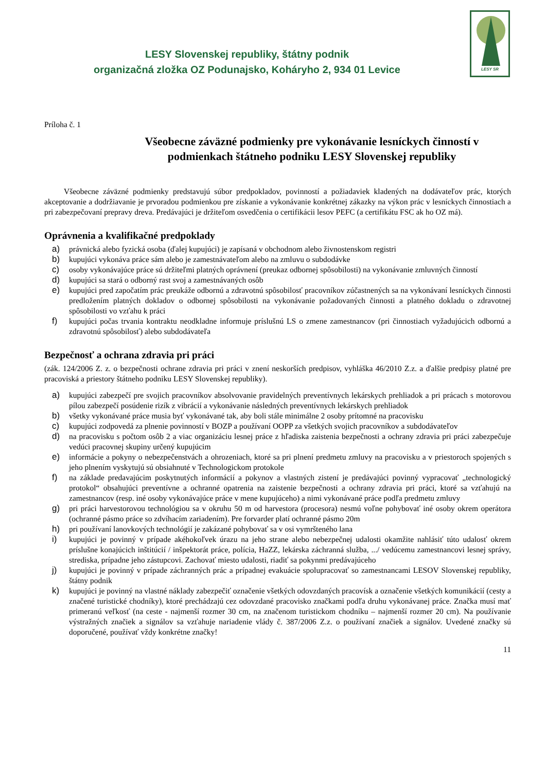LESY Slovenskej republiky, štátny podnik
organizačná zložka OZ Podunajsko, Koháryho 2, 934 01 Levice
LESY SR
Príloha č. 1
Všeobecne záväzné podmienky pre vykonávanie lesníckych činností v podmienkach štátneho podniku LESY Slovenskej republiky
Všeobecne záväzné podmienky predstavujú súbor predpokladov, povinností a požiadaviek kladených na dodávateľov prác, ktorých akceptovanie a dodržiavanie je prvoradou podmienkou pre získanie a vykonávanie konkrétnej zákazky na výkon prác v lesníckych činnostiach a pri zabezpečovaní prepravy dreva. Predávajúci je držiteľom osvedčenia o certifikácii lesov PEFC (a certifikátu FSC ak ho OZ má).
Oprávnenia a kvalifikačné predpoklady
a) právnická alebo fyzická osoba (ďalej kupujúci) je zapísaná v obchodnom alebo živnostenskom registri
b) kupujúci vykonáva práce sám alebo je zamestnávateľom alebo na zmluvu o subdodávke
c) osoby vykonávajúce práce sú držiteľmi platných oprávnení (preukaz odbornej spôsobilosti) na vykonávanie zmluvných činností
d) kupujúci sa stará o odborný rast svoj a zamestnávaných osôb
e) kupujúci pred započatím prác preukáže odbornú a zdravotnú spôsobilosť pracovníkov zúčastnených sa na vykonávaní lesníckych činnosti predložením platných dokladov o odbornej spôsobilosti na vykonávanie požadovaných činnosti a platného dokladu o zdravotnej spôsobilosti vo vzťahu k práci
f) kupujúci počas trvania kontraktu neodkladne informuje príslušnú LS o zmene zamestnancov (pri činnostiach vyžadujúcich odbornú a zdravotnú spôsobilosť) alebo subdodávateľa
Bezpečnosť a ochrana zdravia pri práci
(zák. 124/2006 Z. z. o bezpečnosti ochrane zdravia pri práci v znení neskorších predpisov, vyhláška 46/2010 Z.z. a ďalšie predpisy platné pre pracoviská a priestory štátneho podniku LESY Slovenskej republiky).
a) kupujúci zabezpečí pre svojich pracovníkov absolvovanie pravidelných preventívnych lekárskych prehliadok a pri prácach s motorovou pílou zabezpečí posúdenie rizík z vibrácií a vykonávanie následných preventívnych lekárskych prehliadok
b) všetky vykonávané práce musia byť vykonávané tak, aby boli stále minimálne 2 osoby prítomné na pracovisku
c) kupujúci zodpovedá za plnenie povinností v BOZP a používaní OOPP za všetkých svojich pracovníkov a subdodávateľov
d) na pracovisku s počtom osôb 2 a viac organizáciu lesnej práce z hľadiska zaistenia bezpečnosti a ochrany zdravia pri práci zabezpečuje vedúci pracovnej skupiny určený kupujúcim
e) informácie a pokyny o nebezpečenstvách a ohrozeniach, ktoré sa pri plnení predmetu zmluvy na pracovisku a v priestoroch spojených s jeho plnením vyskytujú sú obsiahnuté v Technologickom protokole
f) na základe predavajúcim poskytnutých informácií a pokynov a vlastných zistení je predávajúci povinný vypracovať „technologický protokol“ obsahujúci preventívne a ochranné opatrenia na zaistenie bezpečnosti a ochrany zdravia pri práci, ktoré sa vzťahujú na zamestnancov (resp. iné osoby vykonávajúce práce v mene kupujúceho) a nimi vykonávané práce podľa predmetu zmluvy
g) pri práci harvestorovou technológiou sa v okruhu 50 m od harvestora (procesora) nesmú voľne pohybovať iné osoby okrem operátora (ochranné pásmo práce so zdvíhacím zariadením). Pre forvarder platí ochranné pásmo 20m
h) pri používaní lanovkových technológií je zakázané pohybovať sa v osi vymršteného lana
i) kupujúci je povinný v prípade akéhokoľvek úrazu na jeho strane alebo nebezpečnej udalosti okamžite nahlásiť túto udalosť okrem príslušne konajúcich inštitúcií / inšpektorát práce, polícia, HaZZ, lekárska záchranná služba, .../ vedúcemu zamestnancovi lesnej správy, strediska, prípadne jeho zástupcovi. Zachovať miesto udalosti, riadiť sa pokynmi predávajúceho
j) kupujúci je povinný v prípade záchranných prác a prípadnej evakuácie spolupracovať so zamestnancami LESOV Slovenskej republiky, štátny podnik
k) kupujúci je povinný na vlastné náklady zabezpečiť označenie všetkých odovzdaných pracovísk a označenie všetkých komunikácií (cesty a značené turistické chodníky), ktoré prechádzajú cez odovzdané pracovisko značkami podľa druhu vykonávanej práce. Značka musí mať primeranú veľkosť (na ceste - najmenší rozmer 30 cm, na značenom turistickom chodníku – najmenší rozmer 20 cm). Na používanie výstražných značiek a signálov sa vzťahuje nariadenie vlády č. 387/2006 Z.z. o používaní značiek a signálov. Uvedené značky sú doporučené, používať vždy konkrétne značky!
11